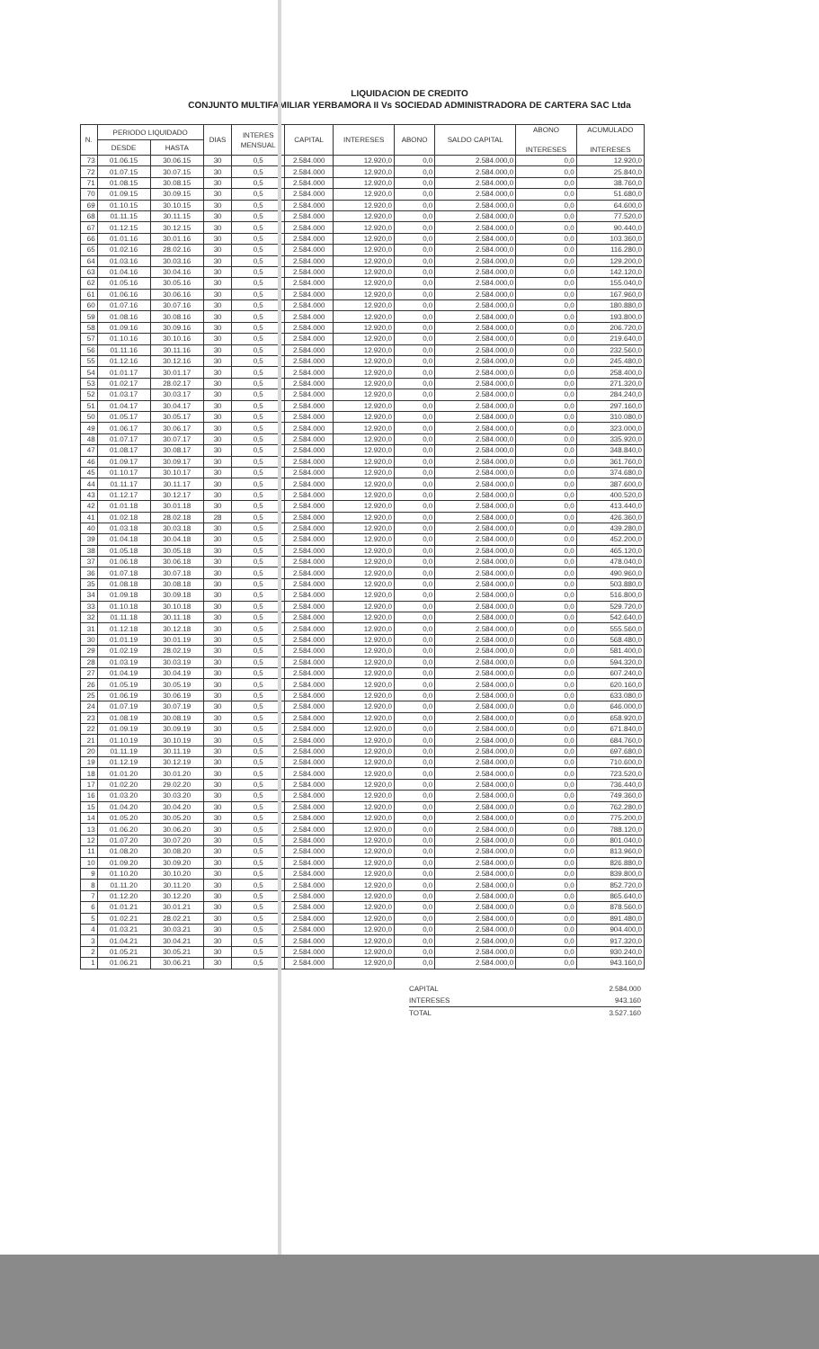LIQUIDACION DE CREDITO
CONJUNTO MULTIFAMILIAR YERBAMORA II Vs SOCIEDAD ADMINISTRADORA DE CARTERA SAC Ltda
| N. | PERIODO LIQUIDADO | | DIAS | INTERES MENSUAL | CAPITAL | INTERESES | ABONO | SALDO CAPITAL | ABONO INTERESES | ACUMULADO INTERESES |
| --- | --- | --- | --- | --- | --- | --- | --- | --- | --- | --- |
| | DESDE | HASTA | | | | | | | | |
| 73 | 01.06.15 | 30.06.15 | 30 | 0,5 | 2.584.000 | 12.920,0 | 0,0 | 2.584.000,0 | 0,0 | 12.920,0 |
| 72 | 01.07.15 | 30.07.15 | 30 | 0,5 | 2.584.000 | 12.920,0 | 0,0 | 2.584.000,0 | 0,0 | 25.840,0 |
| 71 | 01.08.15 | 30.08.15 | 30 | 0,5 | 2.584.000 | 12.920,0 | 0,0 | 2.584.000,0 | 0,0 | 38.760,0 |
| 70 | 01.09.15 | 30.09.15 | 30 | 0,5 | 2.584.000 | 12.920,0 | 0,0 | 2.584.000,0 | 0,0 | 51.680,0 |
| 69 | 01.10.15 | 30.10.15 | 30 | 0,5 | 2.584.000 | 12.920,0 | 0,0 | 2.584.000,0 | 0,0 | 64.600,0 |
| 68 | 01.11.15 | 30.11.15 | 30 | 0,5 | 2.584.000 | 12.920,0 | 0,0 | 2.584.000,0 | 0,0 | 77.520,0 |
| 67 | 01.12.15 | 30.12.15 | 30 | 0,5 | 2.584.000 | 12.920,0 | 0,0 | 2.584.000,0 | 0,0 | 90.440,0 |
| 66 | 01.01.16 | 30.01.16 | 30 | 0,5 | 2.584.000 | 12.920,0 | 0,0 | 2.584.000,0 | 0,0 | 103.360,0 |
| 65 | 01.02.16 | 28.02.16 | 30 | 0,5 | 2.584.000 | 12.920,0 | 0,0 | 2.584.000,0 | 0,0 | 116.280,0 |
| 64 | 01.03.16 | 30.03.16 | 30 | 0,5 | 2.584.000 | 12.920,0 | 0,0 | 2.584.000,0 | 0,0 | 129.200,0 |
| 63 | 01.04.16 | 30.04.16 | 30 | 0,5 | 2.584.000 | 12.920,0 | 0,0 | 2.584.000,0 | 0,0 | 142.120,0 |
| 62 | 01.05.16 | 30.05.16 | 30 | 0,5 | 2.584.000 | 12.920,0 | 0,0 | 2.584.000,0 | 0,0 | 155.040,0 |
| 61 | 01.06.16 | 30.06.16 | 30 | 0,5 | 2.584.000 | 12.920,0 | 0,0 | 2.584.000,0 | 0,0 | 167.960,0 |
| 60 | 01.07.16 | 30.07.16 | 30 | 0,5 | 2.584.000 | 12.920,0 | 0,0 | 2.584.000,0 | 0,0 | 180.880,0 |
| 59 | 01.08.16 | 30.08.16 | 30 | 0,5 | 2.584.000 | 12.920,0 | 0,0 | 2.584.000,0 | 0,0 | 193.800,0 |
| 58 | 01.09.16 | 30.09.16 | 30 | 0,5 | 2.584.000 | 12.920,0 | 0,0 | 2.584.000,0 | 0,0 | 206.720,0 |
| 57 | 01.10.16 | 30.10.16 | 30 | 0,5 | 2.584.000 | 12.920,0 | 0,0 | 2.584.000,0 | 0,0 | 219.640,0 |
| 56 | 01.11.16 | 30.11.16 | 30 | 0,5 | 2.584.000 | 12.920,0 | 0,0 | 2.584.000,0 | 0,0 | 232.560,0 |
| 55 | 01.12.16 | 30.12.16 | 30 | 0,5 | 2.584.000 | 12.920,0 | 0,0 | 2.584.000,0 | 0,0 | 245.480,0 |
| 54 | 01.01.17 | 30.01.17 | 30 | 0,5 | 2.584.000 | 12.920,0 | 0,0 | 2.584.000,0 | 0,0 | 258.400,0 |
| 53 | 01.02.17 | 28.02.17 | 30 | 0,5 | 2.584.000 | 12.920,0 | 0,0 | 2.584.000,0 | 0,0 | 271.320,0 |
| 52 | 01.03.17 | 30.03.17 | 30 | 0,5 | 2.584.000 | 12.920,0 | 0,0 | 2.584.000,0 | 0,0 | 284.240,0 |
| 51 | 01.04.17 | 30.04.17 | 30 | 0,5 | 2.584.000 | 12.920,0 | 0,0 | 2.584.000,0 | 0,0 | 297.160,0 |
| 50 | 01.05.17 | 30.05.17 | 30 | 0,5 | 2.584.000 | 12.920,0 | 0,0 | 2.584.000,0 | 0,0 | 310.080,0 |
| 49 | 01.06.17 | 30.06.17 | 30 | 0,5 | 2.584.000 | 12.920,0 | 0,0 | 2.584.000,0 | 0,0 | 323.000,0 |
| 48 | 01.07.17 | 30.07.17 | 30 | 0,5 | 2.584.000 | 12.920,0 | 0,0 | 2.584.000,0 | 0,0 | 335.920,0 |
| 47 | 01.08.17 | 30.08.17 | 30 | 0,5 | 2.584.000 | 12.920,0 | 0,0 | 2.584.000,0 | 0,0 | 348.840,0 |
| 46 | 01.09.17 | 30.09.17 | 30 | 0,5 | 2.584.000 | 12.920,0 | 0,0 | 2.584.000,0 | 0,0 | 361.760,0 |
| 45 | 01.10.17 | 30.10.17 | 30 | 0,5 | 2.584.000 | 12.920,0 | 0,0 | 2.584.000,0 | 0,0 | 374.680,0 |
| 44 | 01.11.17 | 30.11.17 | 30 | 0,5 | 2.584.000 | 12.920,0 | 0,0 | 2.584.000,0 | 0,0 | 387.600,0 |
| 43 | 01.12.17 | 30.12.17 | 30 | 0,5 | 2.584.000 | 12.920,0 | 0,0 | 2.584.000,0 | 0,0 | 400.520,0 |
| 42 | 01.01.18 | 30.01.18 | 30 | 0,5 | 2.584.000 | 12.920,0 | 0,0 | 2.584.000,0 | 0,0 | 413.440,0 |
| 41 | 01.02.18 | 28.02.18 | 28 | 0,5 | 2.584.000 | 12.920,0 | 0,0 | 2.584.000,0 | 0,0 | 426.360,0 |
| 40 | 01.03.18 | 30.03.18 | 30 | 0,5 | 2.584.000 | 12.920,0 | 0,0 | 2.584.000,0 | 0,0 | 439.280,0 |
| 39 | 01.04.18 | 30.04.18 | 30 | 0,5 | 2.584.000 | 12.920,0 | 0,0 | 2.584.000,0 | 0,0 | 452.200,0 |
| 38 | 01.05.18 | 30.05.18 | 30 | 0,5 | 2.584.000 | 12.920,0 | 0,0 | 2.584.000,0 | 0,0 | 465.120,0 |
| 37 | 01.06.18 | 30.06.18 | 30 | 0,5 | 2.584.000 | 12.920,0 | 0,0 | 2.584.000,0 | 0,0 | 478.040,0 |
| 36 | 01.07.18 | 30.07.18 | 30 | 0,5 | 2.584.000 | 12.920,0 | 0,0 | 2.584.000,0 | 0,0 | 490.960,0 |
| 35 | 01.08.18 | 30.08.18 | 30 | 0,5 | 2.584.000 | 12.920,0 | 0,0 | 2.584.000,0 | 0,0 | 503.880,0 |
| 34 | 01.09.18 | 30.09.18 | 30 | 0,5 | 2.584.000 | 12.920,0 | 0,0 | 2.584.000,0 | 0,0 | 516.800,0 |
| 33 | 01.10.18 | 30.10.18 | 30 | 0,5 | 2.584.000 | 12.920,0 | 0,0 | 2.584.000,0 | 0,0 | 529.720,0 |
| 32 | 01.11.18 | 30.11.18 | 30 | 0,5 | 2.584.000 | 12.920,0 | 0,0 | 2.584.000,0 | 0,0 | 542.640,0 |
| 31 | 01.12.18 | 30.12.18 | 30 | 0,5 | 2.584.000 | 12.920,0 | 0,0 | 2.584.000,0 | 0,0 | 555.560,0 |
| 30 | 01.01.19 | 30.01.19 | 30 | 0,5 | 2.584.000 | 12.920,0 | 0,0 | 2.584.000,0 | 0,0 | 568.480,0 |
| 29 | 01.02.19 | 28.02.19 | 30 | 0,5 | 2.584.000 | 12.920,0 | 0,0 | 2.584.000,0 | 0,0 | 581.400,0 |
| 28 | 01.03.19 | 30.03.19 | 30 | 0,5 | 2.584.000 | 12.920,0 | 0,0 | 2.584.000,0 | 0,0 | 594.320,0 |
| 27 | 01.04.19 | 30.04.19 | 30 | 0,5 | 2.584.000 | 12.920,0 | 0,0 | 2.584.000,0 | 0,0 | 607.240,0 |
| 26 | 01.05.19 | 30.05.19 | 30 | 0,5 | 2.584.000 | 12.920,0 | 0,0 | 2.584.000,0 | 0,0 | 620.160,0 |
| 25 | 01.06.19 | 30.06.19 | 30 | 0,5 | 2.584.000 | 12.920,0 | 0,0 | 2.584.000,0 | 0,0 | 633.080,0 |
| 24 | 01.07.19 | 30.07.19 | 30 | 0,5 | 2.584.000 | 12.920,0 | 0,0 | 2.584.000,0 | 0,0 | 646.000,0 |
| 23 | 01.08.19 | 30.08.19 | 30 | 0,5 | 2.584.000 | 12.920,0 | 0,0 | 2.584.000,0 | 0,0 | 658.920,0 |
| 22 | 01.09.19 | 30.09.19 | 30 | 0,5 | 2.584.000 | 12.920,0 | 0,0 | 2.584.000,0 | 0,0 | 671.840,0 |
| 21 | 01.10.19 | 30.10.19 | 30 | 0,5 | 2.584.000 | 12.920,0 | 0,0 | 2.584.000,0 | 0,0 | 684.760,0 |
| 20 | 01.11.19 | 30.11.19 | 30 | 0,5 | 2.584.000 | 12.920,0 | 0,0 | 2.584.000,0 | 0,0 | 697.680,0 |
| 19 | 01.12.19 | 30.12.19 | 30 | 0,5 | 2.584.000 | 12.920,0 | 0,0 | 2.584.000,0 | 0,0 | 710.600,0 |
| 18 | 01.01.20 | 30.01.20 | 30 | 0,5 | 2.584.000 | 12.920,0 | 0,0 | 2.584.000,0 | 0,0 | 723.520,0 |
| 17 | 01.02.20 | 29.02.20 | 30 | 0,5 | 2.584.000 | 12.920,0 | 0,0 | 2.584.000,0 | 0,0 | 736.440,0 |
| 16 | 01.03.20 | 30.03.20 | 30 | 0,5 | 2.584.000 | 12.920,0 | 0,0 | 2.584.000,0 | 0,0 | 749.360,0 |
| 15 | 01.04.20 | 30.04.20 | 30 | 0,5 | 2.584.000 | 12.920,0 | 0,0 | 2.584.000,0 | 0,0 | 762.280,0 |
| 14 | 01.05.20 | 30.05.20 | 30 | 0,5 | 2.584.000 | 12.920,0 | 0,0 | 2.584.000,0 | 0,0 | 775.200,0 |
| 13 | 01.06.20 | 30.06.20 | 30 | 0,5 | 2.584.000 | 12.920,0 | 0,0 | 2.584.000,0 | 0,0 | 788.120,0 |
| 12 | 01.07.20 | 30.07.20 | 30 | 0,5 | 2.584.000 | 12.920,0 | 0,0 | 2.584.000,0 | 0,0 | 801.040,0 |
| 11 | 01.08.20 | 30.08.20 | 30 | 0,5 | 2.584.000 | 12.920,0 | 0,0 | 2.584.000,0 | 0,0 | 813.960,0 |
| 10 | 01.09.20 | 30.09.20 | 30 | 0,5 | 2.584.000 | 12.920,0 | 0,0 | 2.584.000,0 | 0,0 | 826.880,0 |
| 9 | 01.10.20 | 30.10.20 | 30 | 0,5 | 2.584.000 | 12.920,0 | 0,0 | 2.584.000,0 | 0,0 | 839.800,0 |
| 8 | 01.11.20 | 30.11.20 | 30 | 0,5 | 2.584.000 | 12.920,0 | 0,0 | 2.584.000,0 | 0,0 | 852.720,0 |
| 7 | 01.12.20 | 30.12.20 | 30 | 0,5 | 2.584.000 | 12.920,0 | 0,0 | 2.584.000,0 | 0,0 | 865.640,0 |
| 6 | 01.01.21 | 30.01.21 | 30 | 0,5 | 2.584.000 | 12.920,0 | 0,0 | 2.584.000,0 | 0,0 | 878.560,0 |
| 5 | 01.02.21 | 28.02.21 | 30 | 0,5 | 2.584.000 | 12.920,0 | 0,0 | 2.584.000,0 | 0,0 | 891.480,0 |
| 4 | 01.03.21 | 30.03.21 | 30 | 0,5 | 2.584.000 | 12.920,0 | 0,0 | 2.584.000,0 | 0,0 | 904.400,0 |
| 3 | 01.04.21 | 30.04.21 | 30 | 0,5 | 2.584.000 | 12.920,0 | 0,0 | 2.584.000,0 | 0,0 | 917.320,0 |
| 2 | 01.05.21 | 30.05.21 | 30 | 0,5 | 2.584.000 | 12.920,0 | 0,0 | 2.584.000,0 | 0,0 | 930.240,0 |
| 1 | 01.06.21 | 30.06.21 | 30 | 0,5 | 2.584.000 | 12.920,0 | 0,0 | 2.584.000,0 | 0,0 | 943.160,0 |
| CAPITAL | 2.584.000 |
| INTERESES | 943.160 |
| TOTAL | 3.527.160 |